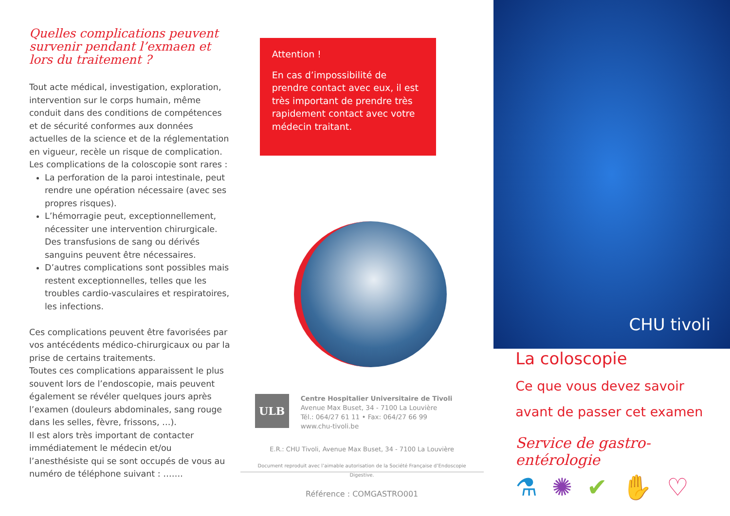Quelles complications peuvent survenir pendant l’exmaen et lors du traitement ?
Tout acte médical, investigation, exploration, intervention sur le corps humain, même conduit dans des conditions de compétences et de sécurité conformes aux données actuelles de la science et de la réglementation en vigueur, recèle un risque de complication.
Les complications de la coloscopie sont rares :
La perforation de la paroi intestinale, peut rendre une opération nécessaire (avec ses propres risques).
L’hémorragie peut, exceptionnellement, nécessiter une intervention chirurgicale. Des transfusions de sang ou dérivés sanguins peuvent être nécessaires.
D’autres complications sont possibles mais restent exceptionnelles, telles que les troubles cardio-vasculaires et respiratoires, les infections.
Ces complications peuvent être favorisées par vos antécédents médico-chirurgicaux ou par la prise de certains traitements.
Toutes ces complications apparaissent le plus souvent lors de l’endoscopie, mais peuvent également se révéler quelques jours après l’examen (douleurs abdominales, sang rouge dans les selles, fèvre, frissons, …).
Il est alors très important de contacter immédiatement le médecin et/ou l’anesthésiste qui se sont occupés de vous au numéro de téléphone suivant : …….
Attention !
En cas d’impossibilité de prendre contact avec eux, il est très important de prendre très rapidement contact avec votre médecin traitant.
ULB
Centre Hospitalier Universitaire de Tivoli
Avenue Max Buset, 34 - 7100 La Louvière
Tél.: 064/27 61 11 • Fax: 064/27 66 99
www.chu-tivoli.be
E.R.: CHU Tivoli, Avenue Max Buset, 34 - 7100 La Louvière
Document reproduit avec l’aimable autorisation de la Société Française d’Endoscopie
Digestive.
Référence : COMGASTRO001
CHU tivoli
La coloscopie
Ce que vous devez savoir
avant de passer cet examen
Service de gastro-entérologie
⚗✺✔✋♡